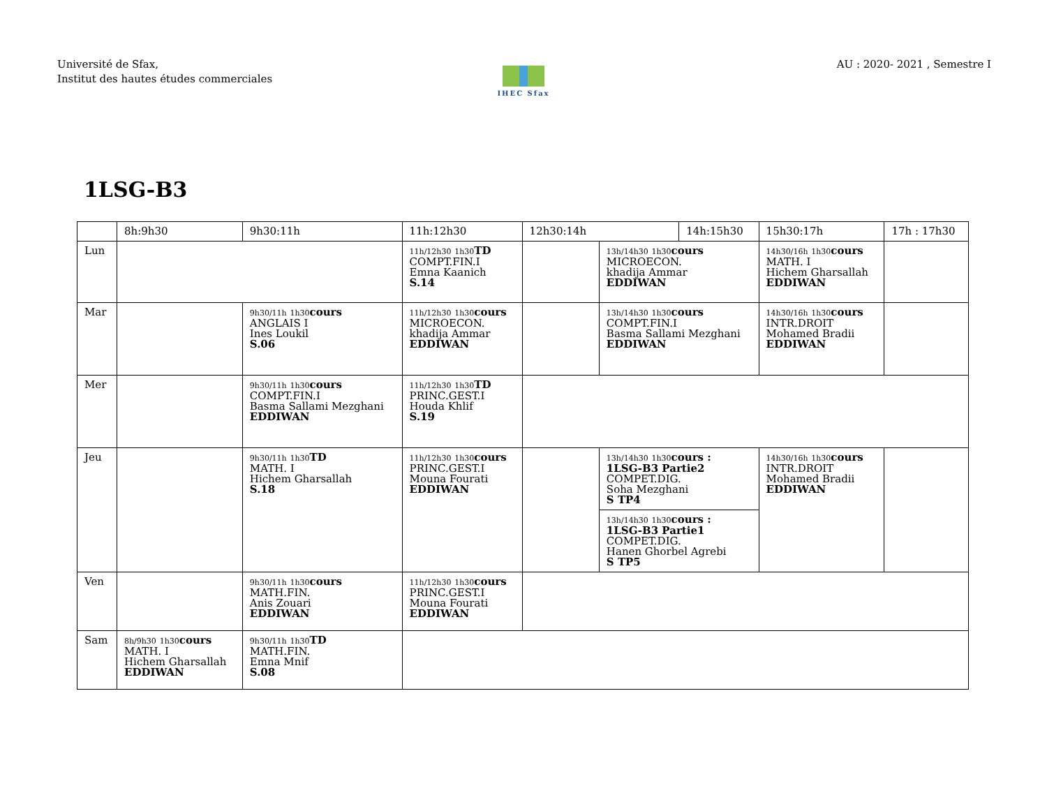Université de Sfax,
Institut des hautes études commerciales
AU : 2020- 2021 , Semestre I
IHEC Sfax
1LSG-B3
| | 8h:9h30 | 9h30:11h | 11h:12h30 | 12h30:14h | | 14h:15h30 | | 15h30:17h | 17h : 17h30 |
| --- | --- | --- | --- | --- | --- | --- | --- | --- | --- |
| Lun | | | 11h/12h30 1h30 TD COMPT.FIN.I Emna Kaanich S.14 | | 13h/14h30 1h30 cours MICROECON. khadija Ammar EDDIWAN | | 14h30/16h 1h30 cours MATH. I Hichem Gharsallah EDDIWAN | | |
| Mar | | 9h30/11h 1h30 cours ANGLAIS I Ines Loukil S.06 | 11h/12h30 1h30 cours MICROECON. khadija Ammar EDDIWAN | | 13h/14h30 1h30 cours COMPT.FIN.I Basma Sallami Mezghani EDDIWAN | | 14h30/16h 1h30 cours INTR.DROIT Mohamed Bradii EDDIWAN | | |
| Mer | | 9h30/11h 1h30 cours COMPT.FIN.I Basma Sallami Mezghani EDDIWAN | 11h/12h30 1h30 TD PRINC.GEST.I Houda Khlif S.19 | | | | | | |
| Jeu | | 9h30/11h 1h30 TD MATH. I Hichem Gharsallah S.18 | 11h/12h30 1h30 cours PRINC.GEST.I Mouna Fourati EDDIWAN | | 13h/14h30 1h30 cours : 1LSG-B3 Partie2 COMPET.DIG. Soha Mezghani S TP4 | | 14h30/16h 1h30 cours INTR.DROIT Mohamed Bradii EDDIWAN | | |
| | | | | | 13h/14h30 1h30 cours : 1LSG-B3 Partie1 COMPET.DIG. Hanen Ghorbel Agrebi S TP5 | | | | |
| Ven | | 9h30/11h 1h30 cours MATH.FIN. Anis Zouari EDDIWAN | 11h/12h30 1h30 cours PRINC.GEST.I Mouna Fourati EDDIWAN | | | | | | |
| Sam | 8h/9h30 1h30 cours MATH. I Hichem Gharsallah EDDIWAN | 9h30/11h 1h30 TD MATH.FIN. Emna Mnif S.08 | | | | | | | |